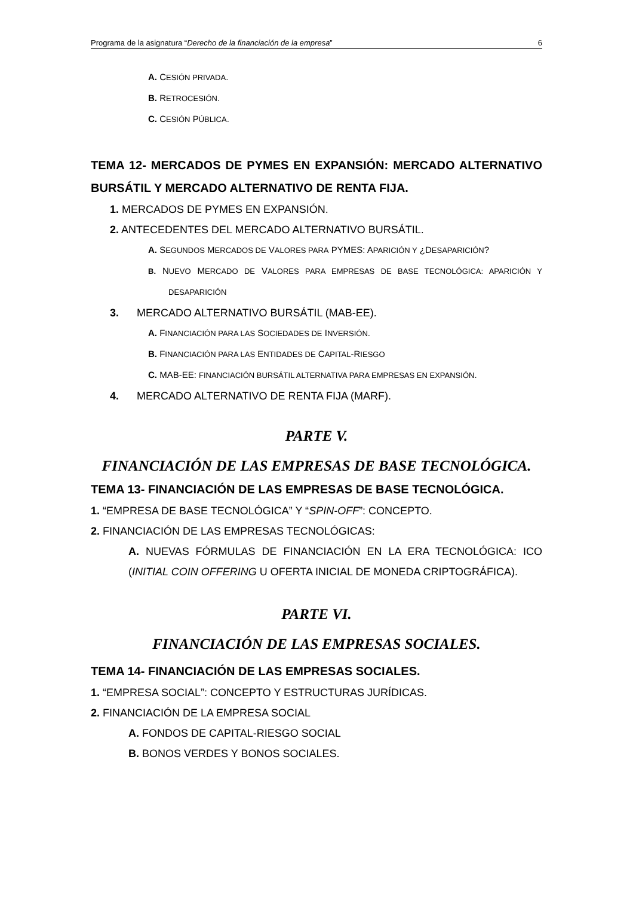Programa de la asignatura “Derecho de la financiación de la empresa” 6
A. CESIÓN PRIVADA.
B. RETROCESIÓN.
C. CESIÓN PÚBLICA.
TEMA 12- MERCADOS DE PYMES EN EXPANSIÓN: MERCADO ALTERNATIVO BURSÁTIL Y MERCADO ALTERNATIVO DE RENTA FIJA.
1. MERCADOS DE PYMES EN EXPANSIÓN.
2. ANTECEDENTES DEL MERCADO ALTERNATIVO BURSÁTIL.
A. SEGUNDOS MERCADOS DE VALORES PARA PYMES: APARICIÓN Y ¿DESAPARICIÓN?
B. NUEVO MERCADO DE VALORES PARA EMPRESAS DE BASE TECNOLÓGICA: APARICIÓN Y DESAPARICIÓN
3. MERCADO ALTERNATIVO BURSÁTIL (MAB-EE).
A. FINANCIACIÓN PARA LAS SOCIEDADES DE INVERSIÓN.
B. FINANCIACIÓN PARA LAS ENTIDADES DE CAPITAL-RIESGO
C. MAB-EE: FINANCIACIÓN BURSÁTIL ALTERNATIVA PARA EMPRESAS EN EXPANSIÓN.
4. MERCADO ALTERNATIVO DE RENTA FIJA (MARF).
PARTE V.
FINANCIACIÓN DE LAS EMPRESAS DE BASE TECNOLÓGICA.
TEMA 13- FINANCIACIÓN DE LAS EMPRESAS DE BASE TECNOLÓGICA.
1. “EMPRESA DE BASE TECNOLÓGICA” Y “SPIN-OFF”: CONCEPTO.
2. FINANCIACIÓN DE LAS EMPRESAS TECNOLÓGICAS:
A. NUEVAS FÓRMULAS DE FINANCIACIÓN EN LA ERA TECNOLÓGICA: ICO (INITIAL COIN OFFERING U OFERTA INICIAL DE MONEDA CRIPTOGRÁFICA).
PARTE VI.
FINANCIACIÓN DE LAS EMPRESAS SOCIALES.
TEMA 14- FINANCIACIÓN DE LAS EMPRESAS SOCIALES.
1. “EMPRESA SOCIAL”: CONCEPTO Y ESTRUCTURAS JURÍDICAS.
2. FINANCIACIÓN DE LA EMPRESA SOCIAL
A. FONDOS DE CAPITAL-RIESGO SOCIAL
B. BONOS VERDES Y BONOS SOCIALES.